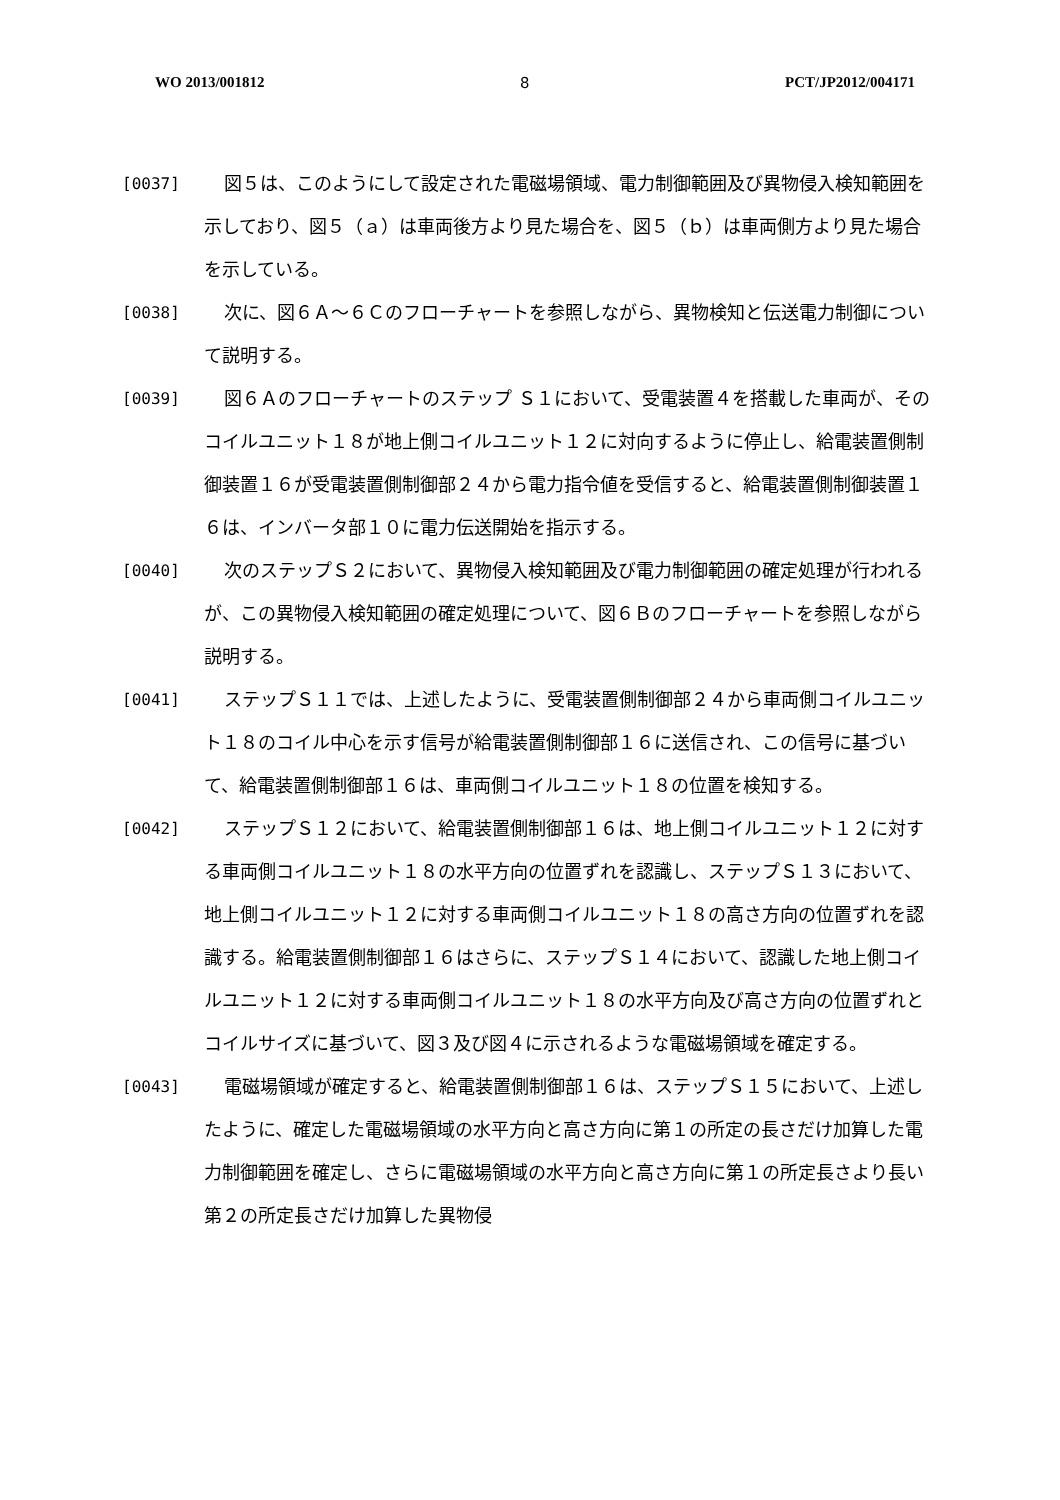WO 2013/001812 8 PCT/JP2012/004171
[0037] 図５は、このようにして設定された電磁場領域、電力制御範囲及び異物侵入検知範囲を示しており、図５（ａ）は車両後方より見た場合を、図５（ｂ）は車両側方より見た場合を示している。
[0038] 次に、図６Ａ～６Ｃのフローチャートを参照しながら、異物検知と伝送電力制御について説明する。
[0039] 図６Ａのフローチャートのステップ Ｓ１において、受電装置４を搭載した車両が、そのコイルユニット１８が地上側コイルユニット１２に対向するように停止し、給電装置側制御装置１６が受電装置側制御部２４から電力指令値を受信すると、給電装置側制御装置１６は、インバータ部１０に電力伝送開始を指示する。
[0040] 次のステップＳ２において、異物侵入検知範囲及び電力制御範囲の確定処理が行われるが、この異物侵入検知範囲の確定処理について、図６Ｂのフローチャートを参照しながら説明する。
[0041] ステップＳ１１では、上述したように、受電装置側制御部２４から車両側コイルユニット１８のコイル中心を示す信号が給電装置側制御部１６に送信され、この信号に基づいて、給電装置側制御部１６は、車両側コイルユニット１８の位置を検知する。
[0042] ステップＳ１２において、給電装置側制御部１６は、地上側コイルユニット１２に対する車両側コイルユニット１８の水平方向の位置ずれを認識し、ステップＳ１３において、地上側コイルユニット１２に対する車両側コイルユニット１８の高さ方向の位置ずれを認識する。給電装置側制御部１６はさらに、ステップＳ１４において、認識した地上側コイルユニット１２に対する車両側コイルユニット１８の水平方向及び高さ方向の位置ずれとコイルサイズに基づいて、図３及び図４に示されるような電磁場領域を確定する。
[0043] 電磁場領域が確定すると、給電装置側制御部１６は、ステップＳ１５において、上述したように、確定した電磁場領域の水平方向と高さ方向に第１の所定の長さだけ加算した電力制御範囲を確定し、さらに電磁場領域の水平方向と高さ方向に第１の所定長さより長い第２の所定長さだけ加算した異物侵